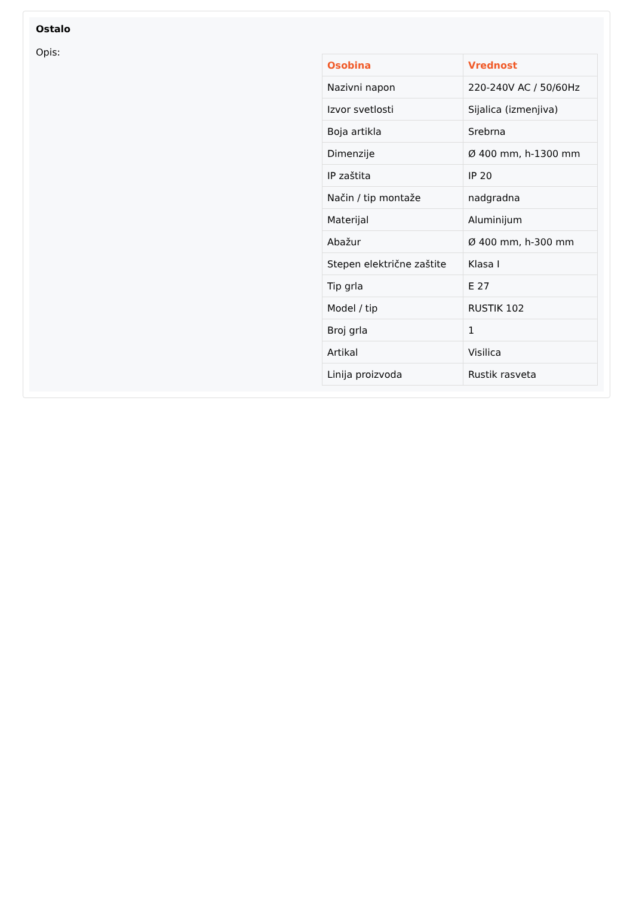Ostalo
Opis:
| Osobina | Vrednost |
| --- | --- |
| Nazivni napon | 220-240V AC / 50/60Hz |
| Izvor svetlosti | Sijalica (izmenjiva) |
| Boja artikla | Srebrna |
| Dimenzije | Ø 400 mm, h-1300 mm |
| IP zaštita | IP 20 |
| Način / tip montaže | nadgradna |
| Materijal | Aluminijum |
| Abažur | Ø 400 mm, h-300 mm |
| Stepen električne zaštite | Klasa I |
| Tip grla | E 27 |
| Model / tip | RUSTIK 102 |
| Broj grla | 1 |
| Artikal | Visilica |
| Linija proizvoda | Rustik rasveta |